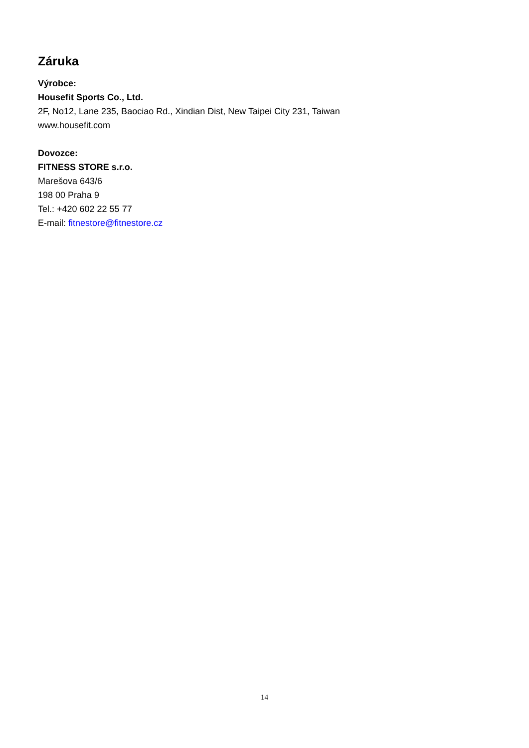Záruka
Výrobce:
Housefit Sports Co., Ltd.
2F, No12, Lane 235, Baociao Rd., Xindian Dist, New Taipei City 231, Taiwan
www.housefit.com
Dovozce:
FITNESS STORE s.r.o.
Marešova 643/6
198 00 Praha 9
Tel.: +420 602 22 55 77
E-mail: fitnestore@fitnestore.cz
14